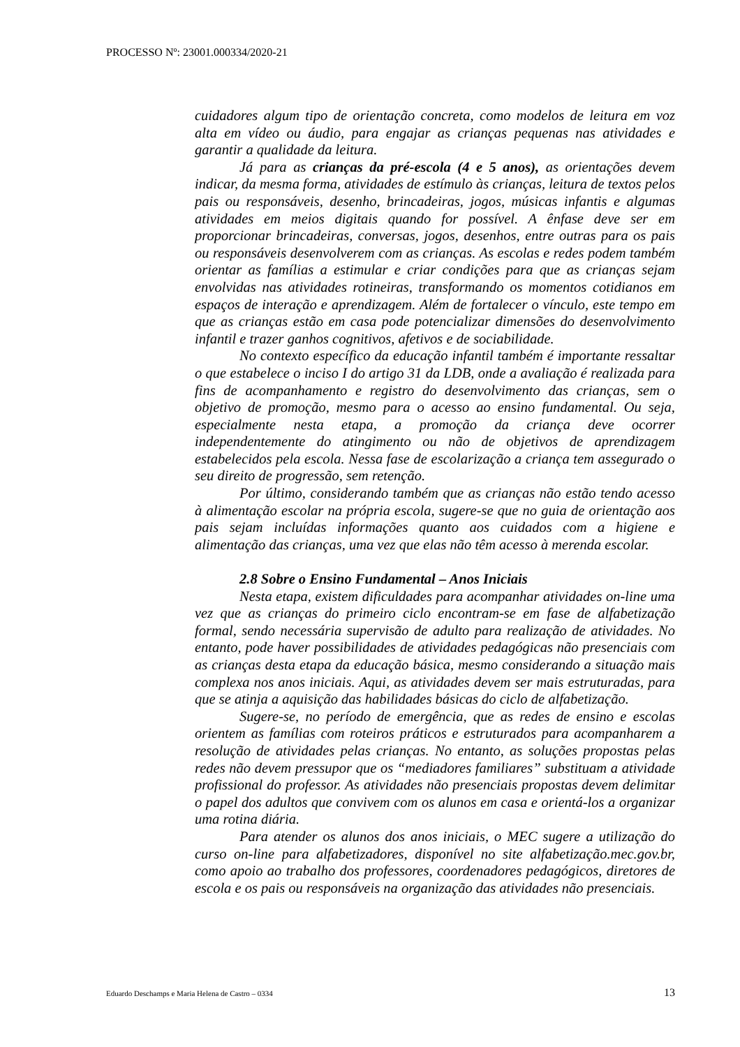PROCESSO Nº: 23001.000334/2020-21
cuidadores algum tipo de orientação concreta, como modelos de leitura em voz alta em vídeo ou áudio, para engajar as crianças pequenas nas atividades e garantir a qualidade da leitura.
Já para as crianças da pré-escola (4 e 5 anos), as orientações devem indicar, da mesma forma, atividades de estímulo às crianças, leitura de textos pelos pais ou responsáveis, desenho, brincadeiras, jogos, músicas infantis e algumas atividades em meios digitais quando for possível. A ênfase deve ser em proporcionar brincadeiras, conversas, jogos, desenhos, entre outras para os pais ou responsáveis desenvolverem com as crianças. As escolas e redes podem também orientar as famílias a estimular e criar condições para que as crianças sejam envolvidas nas atividades rotineiras, transformando os momentos cotidianos em espaços de interação e aprendizagem. Além de fortalecer o vínculo, este tempo em que as crianças estão em casa pode potencializar dimensões do desenvolvimento infantil e trazer ganhos cognitivos, afetivos e de sociabilidade.
No contexto específico da educação infantil também é importante ressaltar o que estabelece o inciso I do artigo 31 da LDB, onde a avaliação é realizada para fins de acompanhamento e registro do desenvolvimento das crianças, sem o objetivo de promoção, mesmo para o acesso ao ensino fundamental. Ou seja, especialmente nesta etapa, a promoção da criança deve ocorrer independentemente do atingimento ou não de objetivos de aprendizagem estabelecidos pela escola. Nessa fase de escolarização a criança tem assegurado o seu direito de progressão, sem retenção.
Por último, considerando também que as crianças não estão tendo acesso à alimentação escolar na própria escola, sugere-se que no guia de orientação aos pais sejam incluídas informações quanto aos cuidados com a higiene e alimentação das crianças, uma vez que elas não têm acesso à merenda escolar.
2.8 Sobre o Ensino Fundamental – Anos Iniciais
Nesta etapa, existem dificuldades para acompanhar atividades on-line uma vez que as crianças do primeiro ciclo encontram-se em fase de alfabetização formal, sendo necessária supervisão de adulto para realização de atividades. No entanto, pode haver possibilidades de atividades pedagógicas não presenciais com as crianças desta etapa da educação básica, mesmo considerando a situação mais complexa nos anos iniciais. Aqui, as atividades devem ser mais estruturadas, para que se atinja a aquisição das habilidades básicas do ciclo de alfabetização.
Sugere-se, no período de emergência, que as redes de ensino e escolas orientem as famílias com roteiros práticos e estruturados para acompanharem a resolução de atividades pelas crianças. No entanto, as soluções propostas pelas redes não devem pressupor que os “mediadores familiares” substituam a atividade profissional do professor. As atividades não presenciais propostas devem delimitar o papel dos adultos que convivem com os alunos em casa e orientá-los a organizar uma rotina diária.
Para atender os alunos dos anos iniciais, o MEC sugere a utilização do curso on-line para alfabetizadores, disponível no site alfabetização.mec.gov.br, como apoio ao trabalho dos professores, coordenadores pedagógicos, diretores de escola e os pais ou responsáveis na organização das atividades não presenciais.
Eduardo Deschamps e Maria Helena de Castro – 0334 13